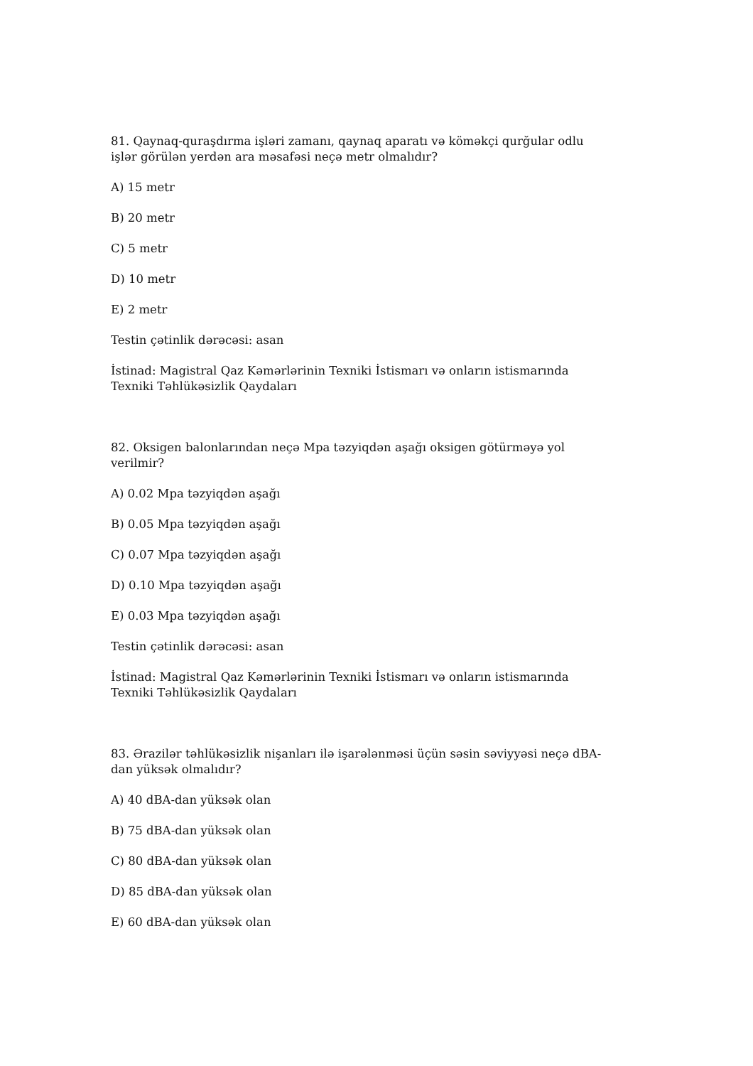81. Qaynaq-quraşdırma işləri zamanı, qaynaq aparatı və köməkçi qurğular odlu işlər görülən yerdən ara məsafəsi neçə metr olmalıdır?
A) 15 metr
B) 20 metr
C) 5 metr
D) 10 metr
E) 2 metr
Testin çətinlik dərəcəsi: asan
İstinad: Magistral Qaz Kəmərlərinin Texniki İstismarı və onların istismarında Texniki Təhlükəsizlik Qaydaları
82. Oksigen balonlarından neçə Mpa təzyiqdən aşağı oksigen götürməyə yol verilmir?
A) 0.02 Mpa təzyiqdən aşağı
B) 0.05 Mpa təzyiqdən aşağı
C) 0.07 Mpa təzyiqdən aşağı
D) 0.10 Mpa təzyiqdən aşağı
E) 0.03 Mpa təzyiqdən aşağı
Testin çətinlik dərəcəsi: asan
İstinad: Magistral Qaz Kəmərlərinin Texniki İstismarı və onların istismarında Texniki Təhlükəsizlik Qaydaları
83. Ərazilər təhlükəsizlik nişanları ilə işarələnməsi üçün səsin səviyyəsi neçə dBA-dan yüksək olmalıdır?
A) 40 dBA-dan yüksək olan
B) 75 dBA-dan yüksək olan
C) 80 dBA-dan yüksək olan
D) 85 dBA-dan yüksək olan
E) 60 dBA-dan yüksək olan